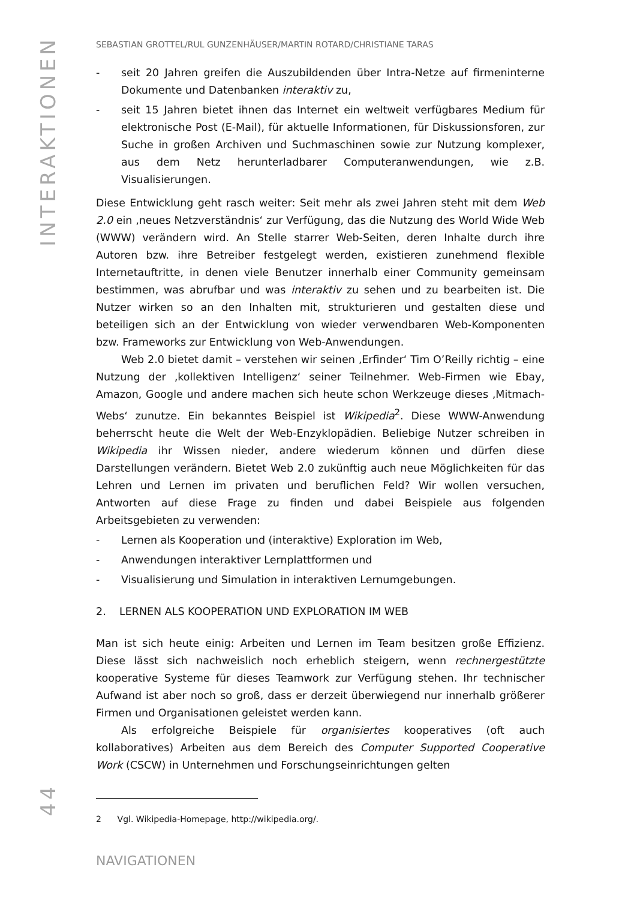INTERAKTIONEN
44
SEBASTIAN GROTTEL/RUL GUNZENHÄUSER/MARTIN ROTARD/CHRISTIANE TARAS
- seit 20 Jahren greifen die Auszubildenden über Intra-Netze auf firmeninterne Dokumente und Datenbanken interaktiv zu,
- seit 15 Jahren bietet ihnen das Internet ein weltweit verfügbares Medium für elektronische Post (E-Mail), für aktuelle Informationen, für Diskussionsforen, zur Suche in großen Archiven und Suchmaschinen sowie zur Nutzung komplexer, aus dem Netz herunterladbarer Computeranwendungen, wie z.B. Visualisierungen.
Diese Entwicklung geht rasch weiter: Seit mehr als zwei Jahren steht mit dem Web 2.0 ein ‚neues Netzverständnis‘ zur Verfügung, das die Nutzung des World Wide Web (WWW) verändern wird. An Stelle starrer Web-Seiten, deren Inhalte durch ihre Autoren bzw. ihre Betreiber festgelegt werden, existieren zunehmend flexible Internetauftritte, in denen viele Benutzer innerhalb einer Community gemeinsam bestimmen, was abrufbar und was interaktiv zu sehen und zu bearbeiten ist. Die Nutzer wirken so an den Inhalten mit, strukturieren und gestalten diese und beteiligen sich an der Entwicklung von wieder verwendbaren Web-Komponenten bzw. Frameworks zur Entwicklung von Web-Anwendungen.
Web 2.0 bietet damit – verstehen wir seinen ‚Erfinder‘ Tim O’Reilly richtig – eine Nutzung der ‚kollektiven Intelligenz‘ seiner Teilnehmer. Web-Firmen wie Ebay, Amazon, Google und andere machen sich heute schon Werkzeuge dieses ‚Mitmach-Webs‘ zunutze. Ein bekanntes Beispiel ist Wikipedia<sup>2</sup>. Diese WWW-Anwendung beherrscht heute die Welt der Web-Enzyklopädien. Beliebige Nutzer schreiben in Wikipedia ihr Wissen nieder, andere wiederum können und dürfen diese Darstellungen verändern. Bietet Web 2.0 zukünftig auch neue Möglichkeiten für das Lehren und Lernen im privaten und beruflichen Feld? Wir wollen versuchen, Antworten auf diese Frage zu finden und dabei Beispiele aus folgenden Arbeitsgebieten zu verwenden:
- Lernen als Kooperation und (interaktive) Exploration im Web,
- Anwendungen interaktiver Lernplattformen und
- Visualisierung und Simulation in interaktiven Lernumgebungen.
2. LERNEN ALS KOOPERATION UND EXPLORATION IM WEB
Man ist sich heute einig: Arbeiten und Lernen im Team besitzen große Effizienz. Diese lässt sich nachweislich noch erheblich steigern, wenn rechnergestützte kooperative Systeme für dieses Teamwork zur Verfügung stehen. Ihr technischer Aufwand ist aber noch so groß, dass er derzeit überwiegend nur innerhalb größerer Firmen und Organisationen geleistet werden kann.
Als erfolgreiche Beispiele für organisiertes kooperatives (oft auch kollaboratives) Arbeiten aus dem Bereich des Computer Supported Cooperative Work (CSCW) in Unternehmen und Forschungseinrichtungen gelten
2 Vgl. Wikipedia-Homepage, http://wikipedia.org/.
NAVIGATIONEN